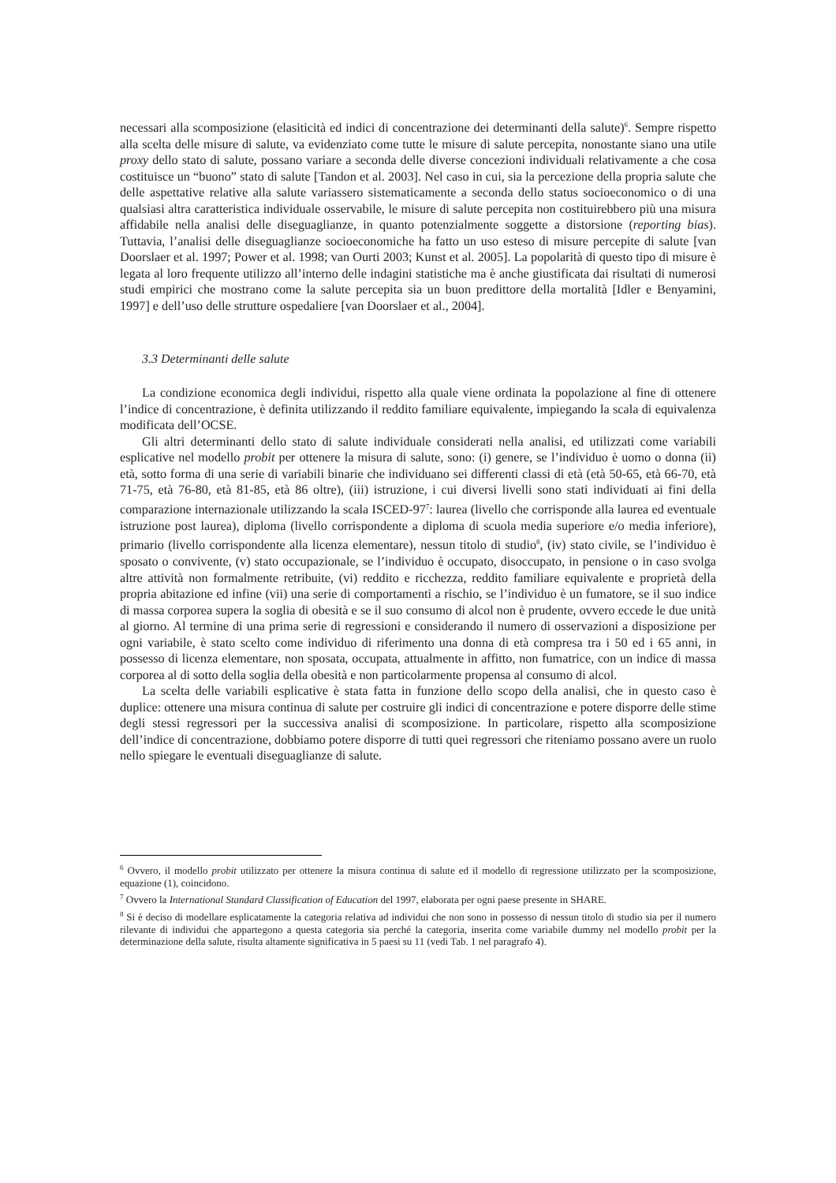necessari alla scomposizione (elasiticità ed indici di concentrazione dei determinanti della salute)<sup>6</sup>. Sempre rispetto alla scelta delle misure di salute, va evidenziato come tutte le misure di salute percepita, nonostante siano una utile proxy dello stato di salute, possano variare a seconda delle diverse concezioni individuali relativamente a che cosa costituisce un “buono” stato di salute [Tandon et al. 2003]. Nel caso in cui, sia la percezione della propria salute che delle aspettative relative alla salute variassero sistematicamente a seconda dello status socioeconomico o di una qualsiasi altra caratteristica individuale osservabile, le misure di salute percepita non costituirebbero più una misura affidabile nella analisi delle diseguaglianze, in quanto potenzialmente soggette a distorsione (reporting bias). Tuttavia, l’analisi delle diseguaglianze socioeconomiche ha fatto un uso esteso di misure percepite di salute [van Doorslaer et al. 1997; Power et al. 1998; van Ourti 2003; Kunst et al. 2005]. La popolarità di questo tipo di misure è legata al loro frequente utilizzo all’interno delle indagini statistiche ma è anche giustificata dai risultati di numerosi studi empirici che mostrano come la salute percepita sia un buon predittore della mortalità [Idler e Benyamini, 1997] e dell’uso delle strutture ospedaliere [van Doorslaer et al., 2004].
3.3 Determinanti delle salute
La condizione economica degli individui, rispetto alla quale viene ordinata la popolazione al fine di ottenere l’indice di concentrazione, è definita utilizzando il reddito familiare equivalente, impiegando la scala di equivalenza modificata dell’OCSE.
Gli altri determinanti dello stato di salute individuale considerati nella analisi, ed utilizzati come variabili esplicative nel modello probit per ottenere la misura di salute, sono: (i) genere, se l’individuo è uomo o donna (ii) età, sotto forma di una serie di variabili binarie che individuano sei differenti classi di età (età 50-65, età 66-70, età 71-75, età 76-80, età 81-85, età 86 oltre), (iii) istruzione, i cui diversi livelli sono stati individuati ai fini della comparazione internazionale utilizzando la scala ISCED-97<sup>7</sup>: laurea (livello che corrisponde alla laurea ed eventuale istruzione post laurea), diploma (livello corrispondente a diploma di scuola media superiore e/o media inferiore), primario (livello corrispondente alla licenza elementare), nessun titolo di studio<sup>8</sup>, (iv) stato civile, se l’individuo è sposato o convivente, (v) stato occupazionale, se l’individuo è occupato, disoccupato, in pensione o in caso svolga altre attività non formalmente retribuite, (vi) reddito e ricchezza, reddito familiare equivalente e proprietà della propria abitazione ed infine (vii) una serie di comportamenti a rischio, se l’individuo è un fumatore, se il suo indice di massa corporea supera la soglia di obesità e se il suo consumo di alcol non è prudente, ovvero eccede le due unità al giorno. Al termine di una prima serie di regressioni e considerando il numero di osservazioni a disposizione per ogni variabile, è stato scelto come individuo di riferimento una donna di età compresa tra i 50 ed i 65 anni, in possesso di licenza elementare, non sposata, occupata, attualmente in affitto, non fumatrice, con un indice di massa corporea al di sotto della soglia della obesità e non particolarmente propensa al consumo di alcol.
La scelta delle variabili esplicative è stata fatta in funzione dello scopo della analisi, che in questo caso è duplice: ottenere una misura continua di salute per costruire gli indici di concentrazione e potere disporre delle stime degli stessi regressori per la successiva analisi di scomposizione. In particolare, rispetto alla scomposizione dell’indice di concentrazione, dobbiamo potere disporre di tutti quei regressori che riteniamo possano avere un ruolo nello spiegare le eventuali diseguaglianze di salute.
<sup>6</sup> Ovvero, il modello probit utilizzato per ottenere la misura continua di salute ed il modello di regressione utilizzato per la scomposizione, equazione (1), coincidono.
<sup>7</sup> Ovvero la International Standard Classification of Education del 1997, elaborata per ogni paese presente in SHARE.
<sup>8</sup> Si è deciso di modellare esplicatamente la categoria relativa ad individui che non sono in possesso di nessun titolo di studio sia per il numero rilevante di individui che appartegono a questa categoria sia perché la categoria, inserita come variabile dummy nel modello probit per la determinazione della salute, risulta altamente significativa in 5 paesi su 11 (vedi Tab. 1 nel paragrafo 4).